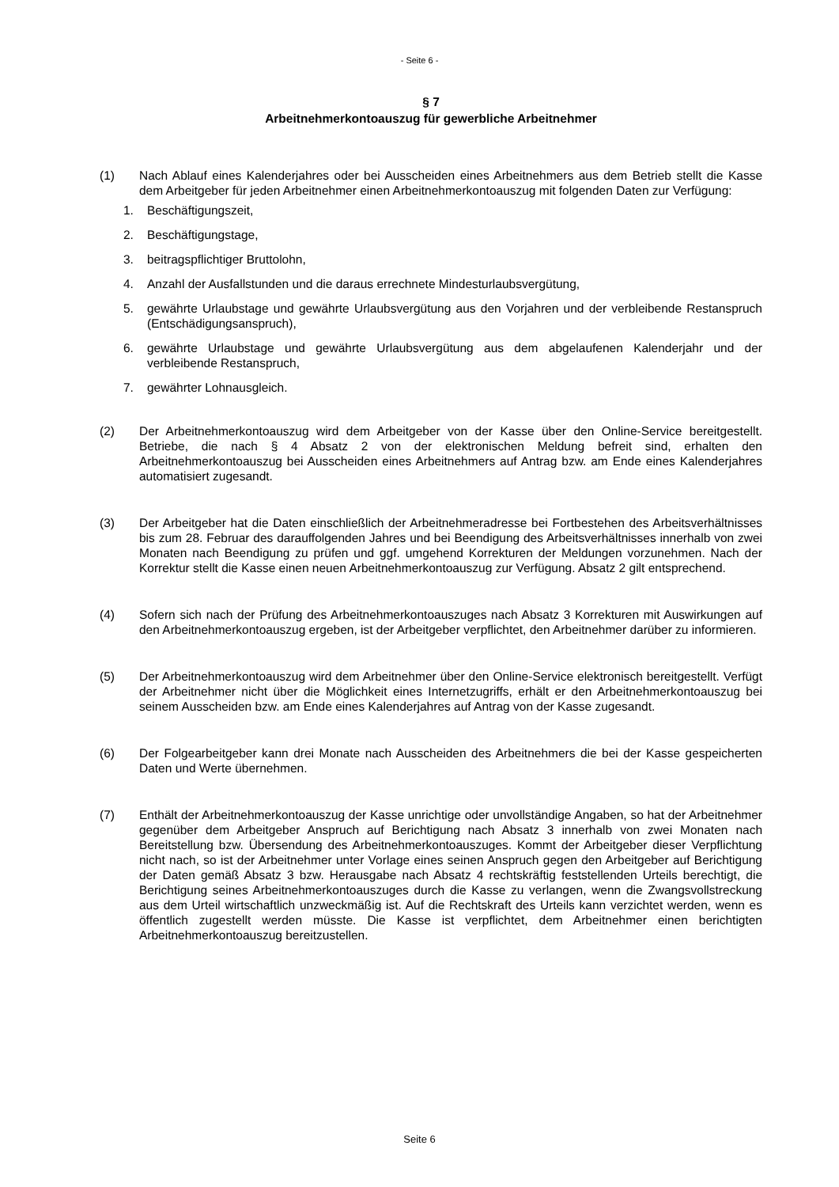- Seite 6 -
§ 7
Arbeitnehmerkontoauszug für gewerbliche Arbeitnehmer
(1) Nach Ablauf eines Kalenderjahres oder bei Ausscheiden eines Arbeitnehmers aus dem Betrieb stellt die Kasse dem Arbeitgeber für jeden Arbeitnehmer einen Arbeitnehmerkontoauszug mit folgenden Daten zur Verfügung:
1. Beschäftigungszeit,
2. Beschäftigungstage,
3. beitragspflichtiger Bruttolohn,
4. Anzahl der Ausfallstunden und die daraus errechnete Mindesturlaubsvergütung,
5. gewährte Urlaubstage und gewährte Urlaubsvergütung aus den Vorjahren und der verbleibende Restanspruch (Entschädigungsanspruch),
6. gewährte Urlaubstage und gewährte Urlaubsvergütung aus dem abgelaufenen Kalenderjahr und der verbleibende Restanspruch,
7. gewährter Lohnausgleich.
(2) Der Arbeitnehmerkontoauszug wird dem Arbeitgeber von der Kasse über den Online-Service bereitgestellt. Betriebe, die nach § 4 Absatz 2 von der elektronischen Meldung befreit sind, erhalten den Arbeitnehmerkontoauszug bei Ausscheiden eines Arbeitnehmers auf Antrag bzw. am Ende eines Kalenderjahres automatisiert zugesandt.
(3) Der Arbeitgeber hat die Daten einschließlich der Arbeitnehmeradresse bei Fortbestehen des Arbeitsverhältnisses bis zum 28. Februar des darauffolgenden Jahres und bei Beendigung des Arbeitsverhältnisses innerhalb von zwei Monaten nach Beendigung zu prüfen und ggf. umgehend Korrekturen der Meldungen vorzunehmen. Nach der Korrektur stellt die Kasse einen neuen Arbeitnehmerkontoauszug zur Verfügung. Absatz 2 gilt entsprechend.
(4) Sofern sich nach der Prüfung des Arbeitnehmerkontoauszuges nach Absatz 3 Korrekturen mit Auswirkungen auf den Arbeitnehmerkontoauszug ergeben, ist der Arbeitgeber verpflichtet, den Arbeitnehmer darüber zu informieren.
(5) Der Arbeitnehmerkontoauszug wird dem Arbeitnehmer über den Online-Service elektronisch bereitgestellt. Verfügt der Arbeitnehmer nicht über die Möglichkeit eines Internetzugriffs, erhält er den Arbeitnehmerkontoauszug bei seinem Ausscheiden bzw. am Ende eines Kalenderjahres auf Antrag von der Kasse zugesandt.
(6) Der Folgearbeitgeber kann drei Monate nach Ausscheiden des Arbeitnehmers die bei der Kasse gespeicherten Daten und Werte übernehmen.
(7) Enthält der Arbeitnehmerkontoauszug der Kasse unrichtige oder unvollständige Angaben, so hat der Arbeitnehmer gegenüber dem Arbeitgeber Anspruch auf Berichtigung nach Absatz 3 innerhalb von zwei Monaten nach Bereitstellung bzw. Übersendung des Arbeitnehmerkontoauszuges. Kommt der Arbeitgeber dieser Verpflichtung nicht nach, so ist der Arbeitnehmer unter Vorlage eines seinen Anspruch gegen den Arbeitgeber auf Berichtigung der Daten gemäß Absatz 3 bzw. Herausgabe nach Absatz 4 rechtskräftig feststellenden Urteils berechtigt, die Berichtigung seines Arbeitnehmerkontoauszuges durch die Kasse zu verlangen, wenn die Zwangsvollstreckung aus dem Urteil wirtschaftlich unzweckmäßig ist. Auf die Rechtskraft des Urteils kann verzichtet werden, wenn es öffentlich zugestellt werden müsste. Die Kasse ist verpflichtet, dem Arbeitnehmer einen berichtigten Arbeitnehmerkontoauszug bereitzustellen.
Seite 6